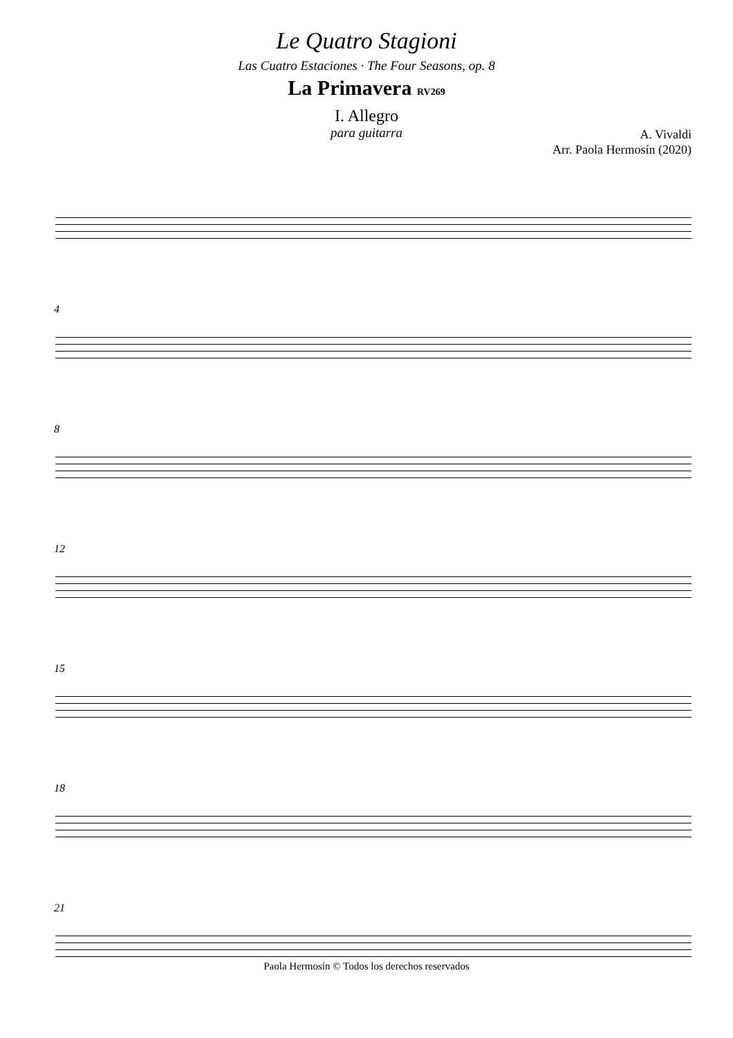Le Quatro Stagioni
Las Cuatro Estaciones · The Four Seasons, op. 8
La Primavera RV269
I. Allegro
para guitarra
A. Vivaldi
Arr. Paola Hermosín (2020)
4
8
12
15
18
21
Paola Hermosín © Todos los derechos reservados